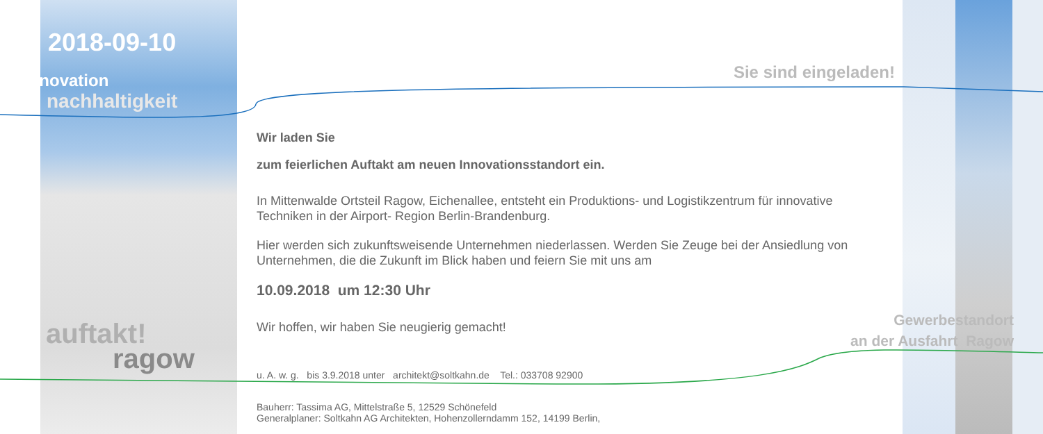2018-09-10
innovation
nachhaltigkeit
auftakt!
ragow
Sie sind eingeladen!
Wir laden Sie
zum feierlichen Auftakt am neuen Innovationsstandort ein.
In Mittenwalde Ortsteil Ragow, Eichenallee, entsteht ein Produktions- und Logistikzentrum für innovative Techniken in der Airport- Region Berlin-Brandenburg.
Hier werden sich zukunftsweisende Unternehmen niederlassen. Werden Sie Zeuge bei der Ansiedlung von Unternehmen, die die Zukunft im Blick haben und feiern Sie mit uns am
10.09.2018 um 12:30 Uhr
Wir hoffen, wir haben Sie neugierig gemacht!
u. A. w. g. bis 3.9.2018 unter architekt@soltkahn.de Tel.: 033708 92900
Bauherr: Tassima AG, Mittelstraße 5, 12529 Schönefeld
Generalplaner: Soltkahn AG Architekten, Hohenzollerndamm 152, 14199 Berlin,
Gewerbestandort
an der Ausfahrt Ragow